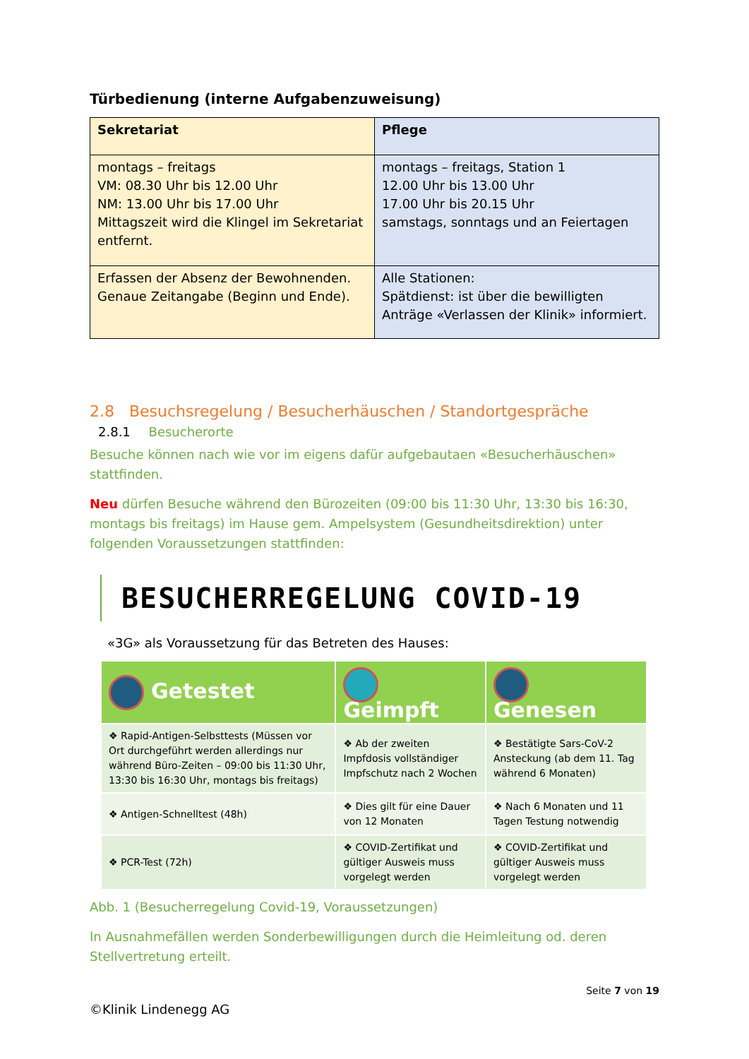Türbedienung (interne Aufgabenzuweisung)
| Sekretariat | Pflege |
| --- | --- |
| montags – freitags VM: 08.30 Uhr bis 12.00 Uhr NM: 13.00 Uhr bis 17.00 Uhr Mittagszeit wird die Klingel im Sekretariat entfernt. | montags – freitags, Station 1 12.00 Uhr bis 13.00 Uhr 17.00 Uhr bis 20.15 Uhr samstags, sonntags und an Feiertagen |
| Erfassen der Absenz der Bewohnenden. Genaue Zeitangabe (Beginn und Ende). | Alle Stationen: Spätdienst: ist über die bewilligten Anträge «Verlassen der Klinik» informiert. |
2.8 Besuchsregelung / Besucherhäuschen / Standortgespräche
2.8.1 Besucherorte
Besuche können nach wie vor im eigens dafür aufgebautaen «Besucherhäuschen» stattfinden.
Neu dürfen Besuche während den Bürozeiten (09:00 bis 11:30 Uhr, 13:30 bis 16:30, montags bis freitags) im Hause gem. Ampelsystem (Gesundheitsdirektion) unter folgenden Voraussetzungen stattfinden:
BESUCHERREGELUNG COVID-19
«3G» als Voraussetzung für das Betreten des Hauses:
| Getestet | Geimpft | Genesen |
| --- | --- | --- |
| ❖ Rapid-Antigen-Selbsttests (Müssen vor Ort durchgeführt werden allerdings nur während Büro-Zeiten – 09:00 bis 11:30 Uhr, 13:30 bis 16:30 Uhr, montags bis freitags) | ❖ Ab der zweiten Impfdosis vollständiger Impfschutz nach 2 Wochen | ❖ Bestätigte Sars-CoV-2 Ansteckung (ab dem 11. Tag während 6 Monaten) |
| ❖ Antigen-Schnelltest (48h) | ❖ Dies gilt für eine Dauer von 12 Monaten | ❖ Nach 6 Monaten und 11 Tagen Testung notwendig |
| ❖ PCR-Test (72h) | ❖ COVID-Zertifikat und gültiger Ausweis muss vorgelegt werden | ❖ COVID-Zertifikat und gültiger Ausweis muss vorgelegt werden |
Abb. 1 (Besucherregelung Covid-19, Voraussetzungen)
In Ausnahmefällen werden Sonderbewilligungen durch die Heimleitung od. deren Stellvertretung erteilt.
Seite 7 von 19
©Klinik Lindenegg AG